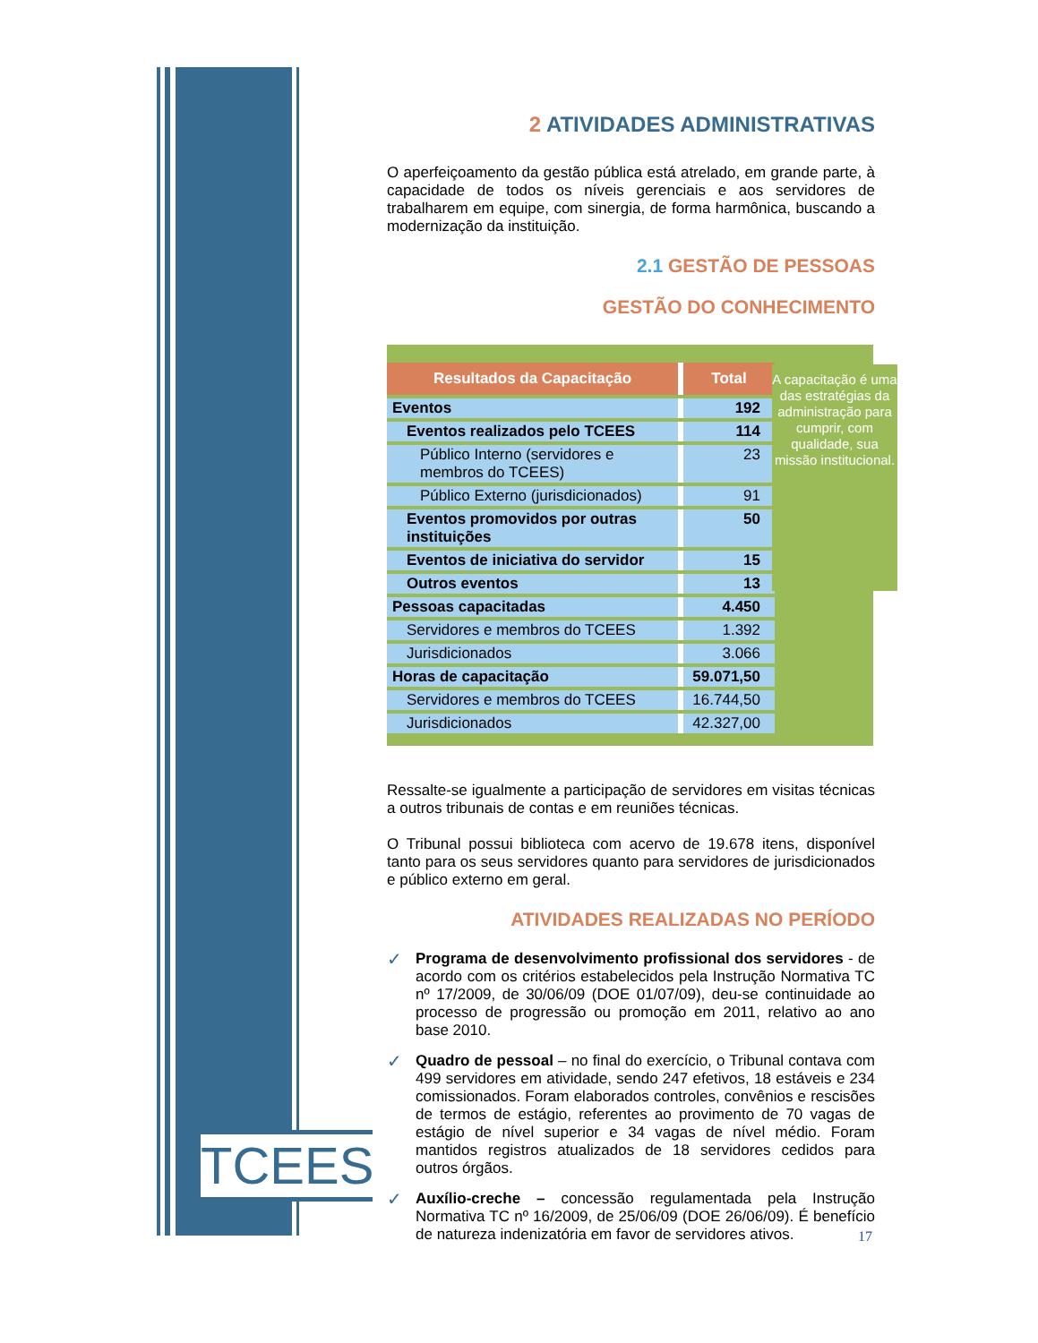TCEES
2 ATIVIDADES ADMINISTRATIVAS
O aperfeiçoamento da gestão pública está atrelado, em grande parte, à capacidade de todos os níveis gerenciais e aos servidores de trabalharem em equipe, com sinergia, de forma harmônica, buscando a modernização da instituição.
2.1 GESTÃO DE PESSOAS
GESTÃO DO CONHECIMENTO
A capacitação é uma das estratégias da administração para cumprir, com qualidade, sua missão institucional.
| Resultados da Capacitação | Total |
| --- | --- |
| Eventos | 192 |
| Eventos realizados pelo TCEES | 114 |
| Público Interno (servidores e membros do TCEES) | 23 |
| Público Externo (jurisdicionados) | 91 |
| Eventos promovidos por outras instituições | 50 |
| Eventos de iniciativa do servidor | 15 |
| Outros eventos | 13 |
| Pessoas capacitadas | 4.450 |
| Servidores e membros do TCEES | 1.392 |
| Jurisdicionados | 3.066 |
| Horas de capacitação | 59.071,50 |
| Servidores e membros do TCEES | 16.744,50 |
| Jurisdicionados | 42.327,00 |
Ressalte-se igualmente a participação de servidores em visitas técnicas a outros tribunais de contas e em reuniões técnicas.
O Tribunal possui biblioteca com acervo de 19.678 itens, disponível tanto para os seus servidores quanto para servidores de jurisdicionados e público externo em geral.
ATIVIDADES REALIZADAS NO PERÍODO
✓ Programa de desenvolvimento profissional dos servidores - de acordo com os critérios estabelecidos pela Instrução Normativa TC nº 17/2009, de 30/06/09 (DOE 01/07/09), deu-se continuidade ao processo de progressão ou promoção em 2011, relativo ao ano base 2010.
✓ Quadro de pessoal – no final do exercício, o Tribunal contava com 499 servidores em atividade, sendo 247 efetivos, 18 estáveis e 234 comissionados. Foram elaborados controles, convênios e rescisões de termos de estágio, referentes ao provimento de 70 vagas de estágio de nível superior e 34 vagas de nível médio. Foram mantidos registros atualizados de 18 servidores cedidos para outros órgãos.
✓ Auxílio-creche – concessão regulamentada pela Instrução Normativa TC nº 16/2009, de 25/06/09 (DOE 26/06/09). É benefício de natureza indenizatória em favor de servidores ativos.
17